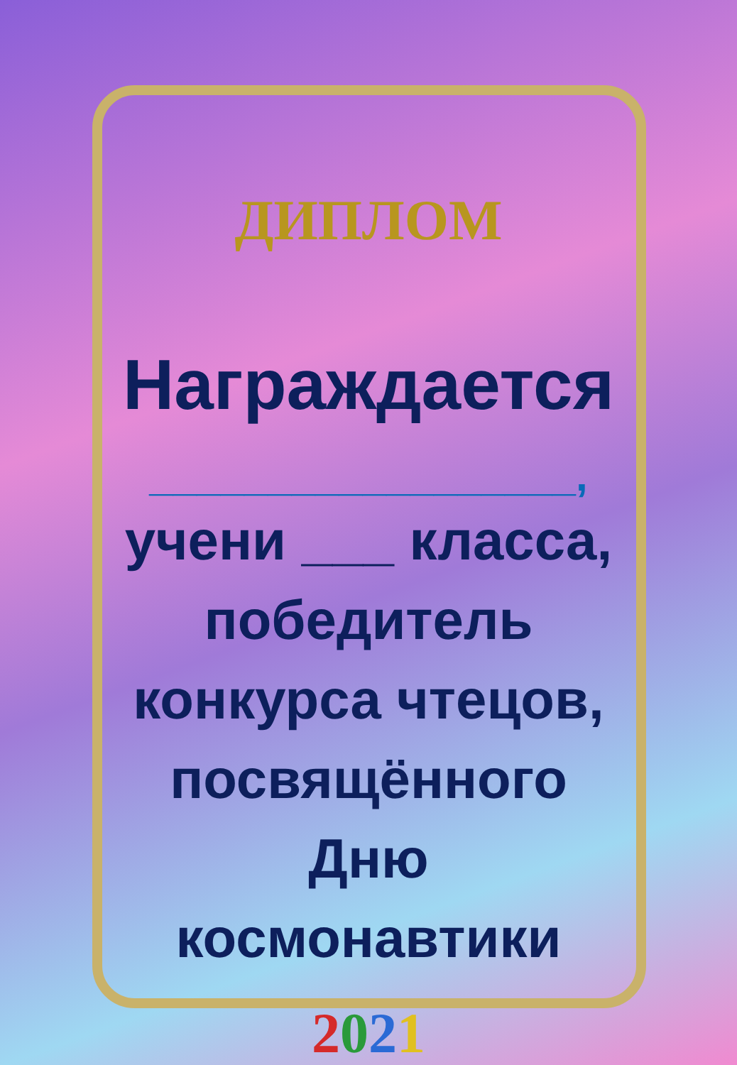ДИПЛОМ
Награждается
__________________,
учени ___ класса,
победитель
конкурса чтецов,
посвящённого
Дню
космонавтики
2021